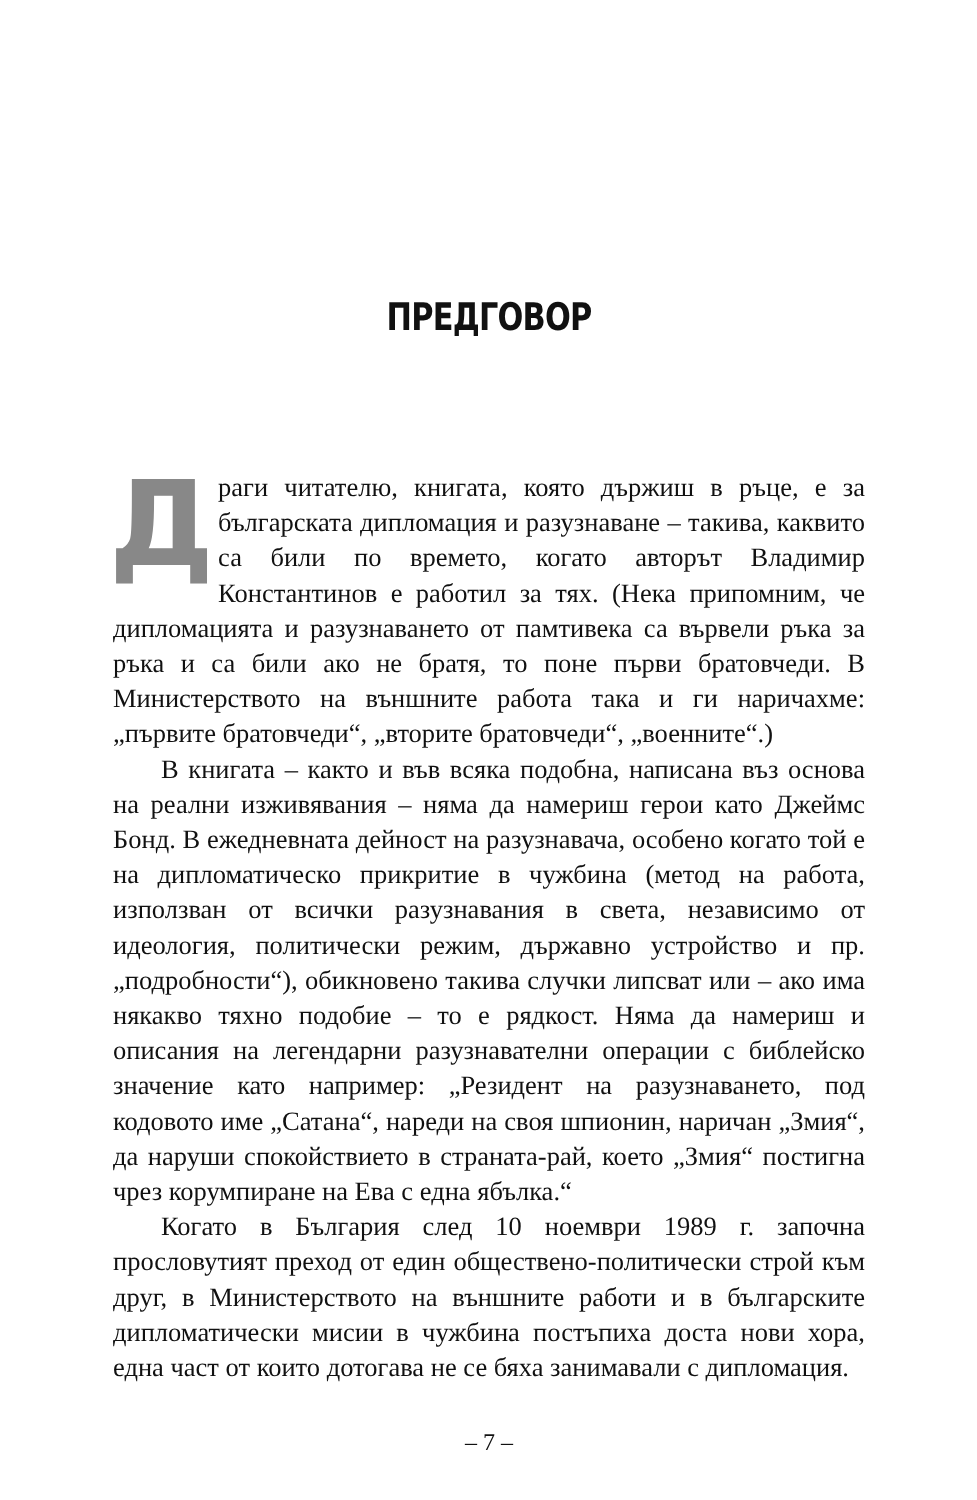ПРЕДГОВОР
Драги читателю, книгата, която държиш в ръце, е за българската дипломация и разузнаване – такива, каквито са били по времето, когато авторът Владимир Константинов е работил за тях. (Нека припомним, че дипломацията и разузнаването от памтивека са вървели ръка за ръка и са били ако не братя, то поне първи братовчеди. В Министерството на външните работа така и ги наричахме: „първите братовчеди“, „вторите братовчеди“, „военните“.)
В книгата – както и във всяка подобна, написана въз основа на реални изживявания – няма да намериш герои като Джеймс Бонд. В ежедневната дейност на разузнавача, особено когато той е на дипломатическо прикритие в чужбина (метод на работа, използван от всички разузнавания в света, независимо от идеология, политически режим, държавно устройство и пр. „подробности“), обикновено такива случки липсват или – ако има някакво тяхно подобие – то е рядкост. Няма да намериш и описания на легендарни разузнавателни операции с библейско значение като например: „Резидент на разузнаването, под кодовото име „Сатана“, нареди на своя шпионин, наричан „Змия“, да наруши спокойствието в страната-рай, което „Змия“ постигна чрез корумпиране на Ева с една ябълка.“
Когато в България след 10 ноември 1989 г. започна прословутият преход от един обществено-политически строй към друг, в Министерството на външните работи и в българските дипломатически мисии в чужбина постъпиха доста нови хора, една част от които дотогава не се бяха занимавали с дипломация.
– 7 –